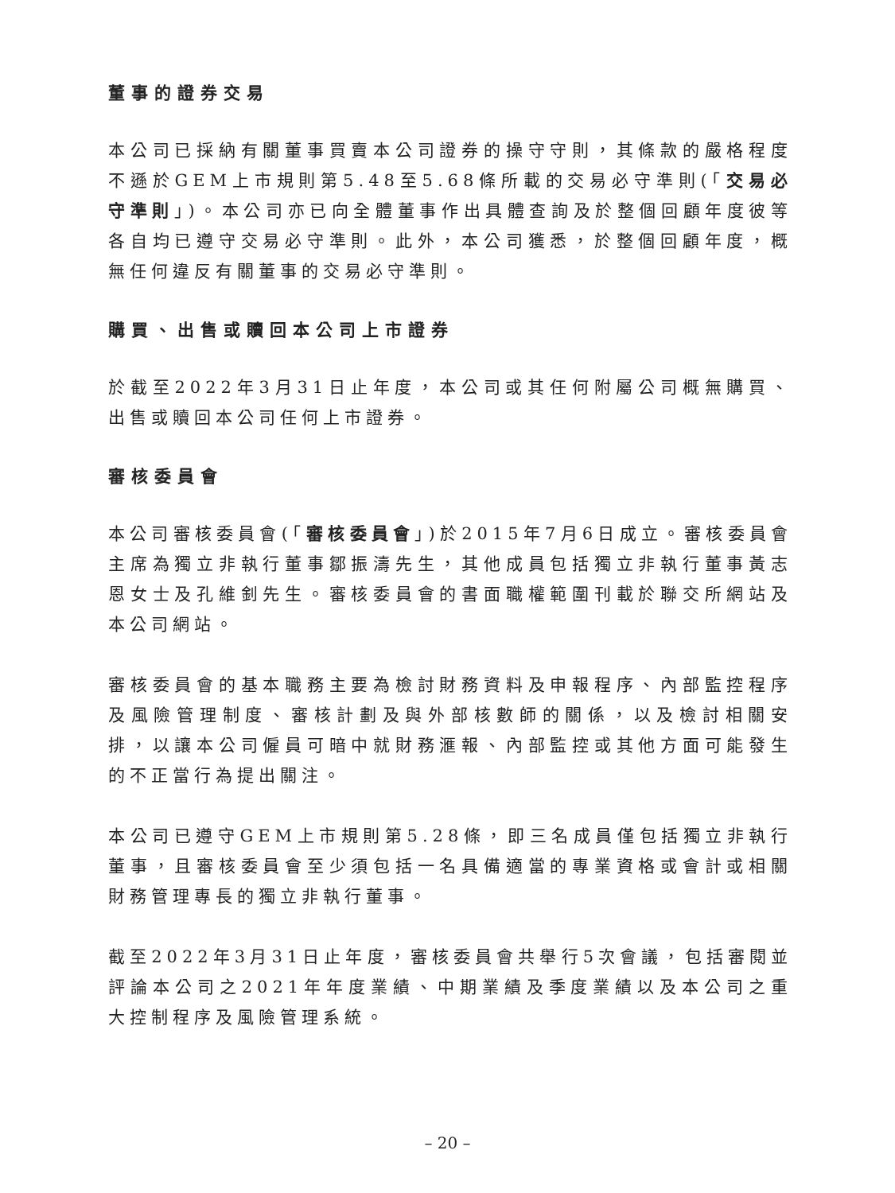董事的證券交易
本公司已採納有關董事買賣本公司證券的操守守則，其條款的嚴格程度不遜於GEM上市規則第5.48至5.68條所載的交易必守準則(「交易必守準則」)。本公司亦已向全體董事作出具體查詢及於整個回顧年度彼等各自均已遵守交易必守準則。此外，本公司獲悉，於整個回顧年度，概無任何違反有關董事的交易必守準則。
購買、出售或贖回本公司上市證券
於截至2022年3月31日止年度，本公司或其任何附屬公司概無購買、出售或贖回本公司任何上市證券。
審核委員會
本公司審核委員會(「審核委員會」)於2015年7月6日成立。審核委員會主席為獨立非執行董事鄒振濤先生，其他成員包括獨立非執行董事黃志恩女士及孔維釗先生。審核委員會的書面職權範圍刊載於聯交所網站及本公司網站。
審核委員會的基本職務主要為檢討財務資料及申報程序、內部監控程序及風險管理制度、審核計劃及與外部核數師的關係，以及檢討相關安排，以讓本公司僱員可暗中就財務滙報、內部監控或其他方面可能發生的不正當行為提出關注。
本公司已遵守GEM上市規則第5.28條，即三名成員僅包括獨立非執行董事，且審核委員會至少須包括一名具備適當的專業資格或會計或相關財務管理專長的獨立非執行董事。
截至2022年3月31日止年度，審核委員會共舉行5次會議，包括審閱並評論本公司之2021年年度業績、中期業績及季度業績以及本公司之重大控制程序及風險管理系統。
– 20 –